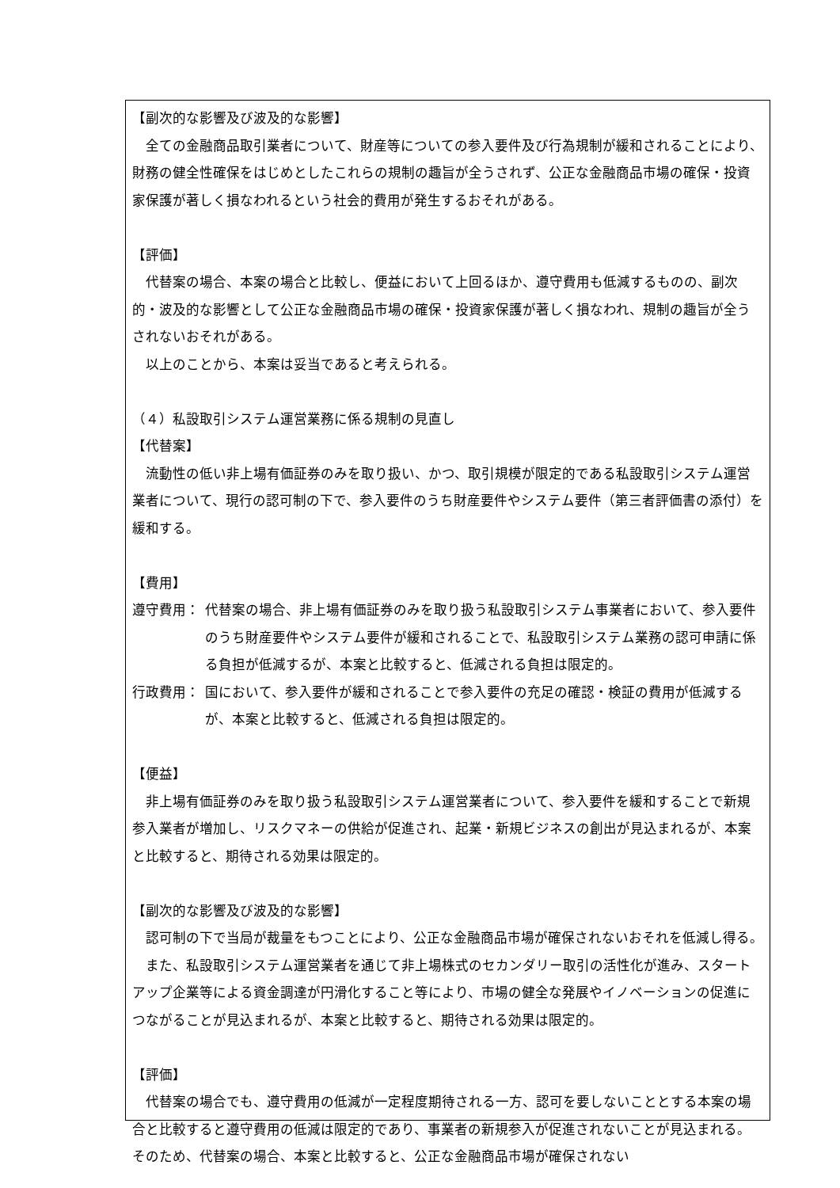【副次的な影響及び波及的な影響】
全ての金融商品取引業者について、財産等についての参入要件及び行為規制が緩和されることにより、財務の健全性確保をはじめとしたこれらの規制の趣旨が全うされず、公正な金融商品市場の確保・投資家保護が著しく損なわれるという社会的費用が発生するおそれがある。
【評価】
代替案の場合、本案の場合と比較し、便益において上回るほか、遵守費用も低減するものの、副次的・波及的な影響として公正な金融商品市場の確保・投資家保護が著しく損なわれ、規制の趣旨が全うされないおそれがある。
以上のことから、本案は妥当であると考えられる。
（４）私設取引システム運営業務に係る規制の見直し
【代替案】
流動性の低い非上場有価証券のみを取り扱い、かつ、取引規模が限定的である私設取引システム運営業者について、現行の認可制の下で、参入要件のうち財産要件やシステム要件（第三者評価書の添付）を緩和する。
【費用】
遵守費用： 代替案の場合、非上場有価証券のみを取り扱う私設取引システム事業者において、参入要件のうち財産要件やシステム要件が緩和されることで、私設取引システム業務の認可申請に係る負担が低減するが、本案と比較すると、低減される負担は限定的。
行政費用： 国において、参入要件が緩和されることで参入要件の充足の確認・検証の費用が低減するが、本案と比較すると、低減される負担は限定的。
【便益】
非上場有価証券のみを取り扱う私設取引システム運営業者について、参入要件を緩和することで新規参入業者が増加し、リスクマネーの供給が促進され、起業・新規ビジネスの創出が見込まれるが、本案と比較すると、期待される効果は限定的。
【副次的な影響及び波及的な影響】
認可制の下で当局が裁量をもつことにより、公正な金融商品市場が確保されないおそれを低減し得る。
また、私設取引システム運営業者を通じて非上場株式のセカンダリー取引の活性化が進み、スタートアップ企業等による資金調達が円滑化すること等により、市場の健全な発展やイノベーションの促進につながることが見込まれるが、本案と比較すると、期待される効果は限定的。
【評価】
代替案の場合でも、遵守費用の低減が一定程度期待される一方、認可を要しないこととする本案の場合と比較すると遵守費用の低減は限定的であり、事業者の新規参入が促進されないことが見込まれる。そのため、代替案の場合、本案と比較すると、公正な金融商品市場が確保されない